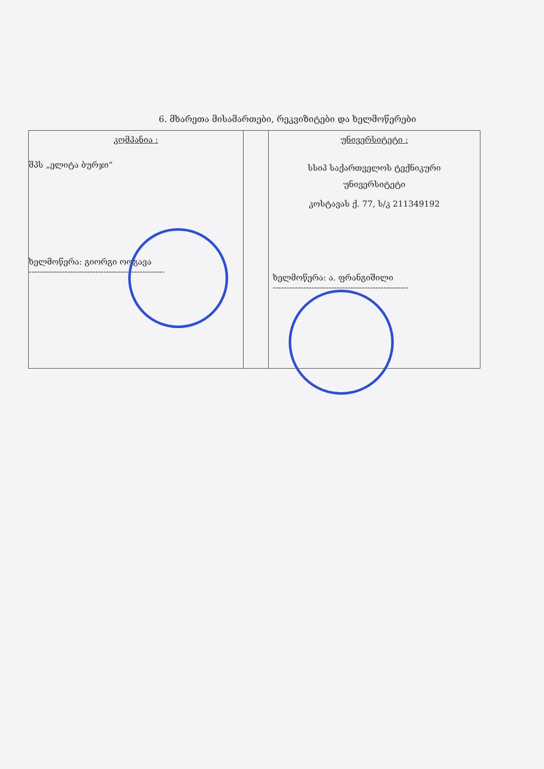6. მხარეთა მისამართები, რეკვიზიტები და ხელმოწერები
| კომპანია : შპს „ელიტა ბურჯი“ ხელმოწერა: გიორგი ოოგავა ------------------------------------------------- | | უნივერსიტეტი : სსიპ საქართველოს ტექნიკური უნივერსიტეტი კოსტავას ქ. 77, ს/კ 211349192 ხელმოწერა: ა. ფრანგიშილი ------------------------------------------------- |